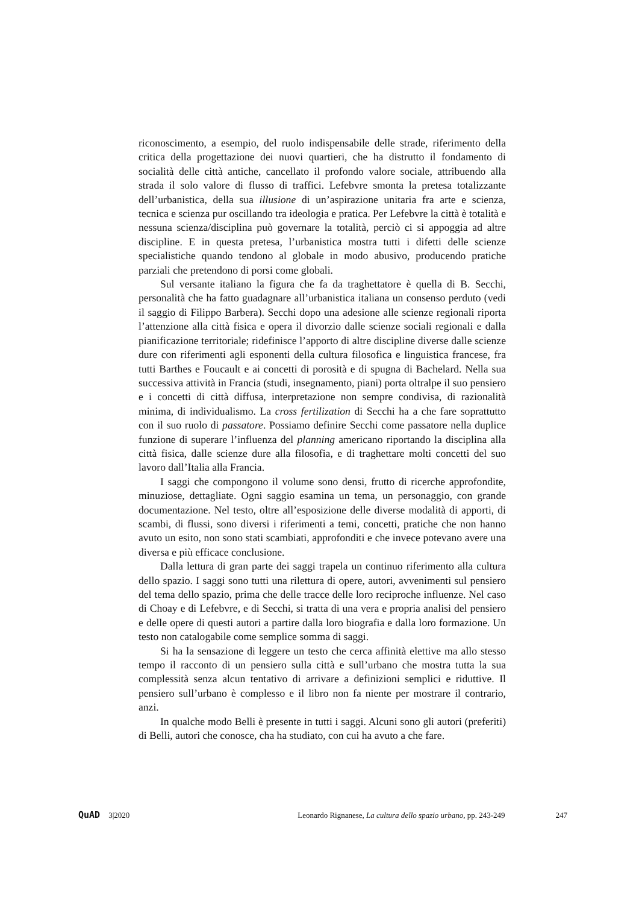riconoscimento, a esempio, del ruolo indispensabile delle strade, riferimento della critica della progettazione dei nuovi quartieri, che ha distrutto il fondamento di socialità delle città antiche, cancellato il profondo valore sociale, attribuendo alla strada il solo valore di flusso di traffici. Lefebvre smonta la pretesa totalizzante dell’urbanistica, della sua illusione di un’aspirazione unitaria fra arte e scienza, tecnica e scienza pur oscillando tra ideologia e pratica. Per Lefebvre la città è totalità e nessuna scienza/disciplina può governare la totalità, perciò ci si appoggia ad altre discipline. E in questa pretesa, l’urbanistica mostra tutti i difetti delle scienze specialistiche quando tendono al globale in modo abusivo, producendo pratiche parziali che pretendono di porsi come globali.
Sul versante italiano la figura che fa da traghettatore è quella di B. Secchi, personalità che ha fatto guadagnare all’urbanistica italiana un consenso perduto (vedi il saggio di Filippo Barbera). Secchi dopo una adesione alle scienze regionali riporta l’attenzione alla città fisica e opera il divorzio dalle scienze sociali regionali e dalla pianificazione territoriale; ridefinisce l’apporto di altre discipline diverse dalle scienze dure con riferimenti agli esponenti della cultura filosofica e linguistica francese, fra tutti Barthes e Foucault e ai concetti di porosità e di spugna di Bachelard. Nella sua successiva attività in Francia (studi, insegnamento, piani) porta oltralpe il suo pensiero e i concetti di città diffusa, interpretazione non sempre condivisa, di razionalità minima, di individualismo. La cross fertilization di Secchi ha a che fare soprattutto con il suo ruolo di passatore. Possiamo definire Secchi come passatore nella duplice funzione di superare l’influenza del planning americano riportando la disciplina alla città fisica, dalle scienze dure alla filosofia, e di traghettare molti concetti del suo lavoro dall’Italia alla Francia.
I saggi che compongono il volume sono densi, frutto di ricerche approfondite, minuziose, dettagliate. Ogni saggio esamina un tema, un personaggio, con grande documentazione. Nel testo, oltre all’esposizione delle diverse modalità di apporti, di scambi, di flussi, sono diversi i riferimenti a temi, concetti, pratiche che non hanno avuto un esito, non sono stati scambiati, approfonditi e che invece potevano avere una diversa e più efficace conclusione.
Dalla lettura di gran parte dei saggi trapela un continuo riferimento alla cultura dello spazio. I saggi sono tutti una rilettura di opere, autori, avvenimenti sul pensiero del tema dello spazio, prima che delle tracce delle loro reciproche influenze. Nel caso di Choay e di Lefebvre, e di Secchi, si tratta di una vera e propria analisi del pensiero e delle opere di questi autori a partire dalla loro biografia e dalla loro formazione. Un testo non catalogabile come semplice somma di saggi.
Si ha la sensazione di leggere un testo che cerca affinità elettive ma allo stesso tempo il racconto di un pensiero sulla città e sull’urbano che mostra tutta la sua complessità senza alcun tentativo di arrivare a definizioni semplici e riduttive. Il pensiero sull’urbano è complesso e il libro non fa niente per mostrare il contrario, anzi.
In qualche modo Belli è presente in tutti i saggi. Alcuni sono gli autori (preferiti) di Belli, autori che conosce, cha ha studiato, con cui ha avuto a che fare.
QuAD 3|2020 Leonardo Rignanese, La cultura dello spazio urbano, pp. 243-249 247